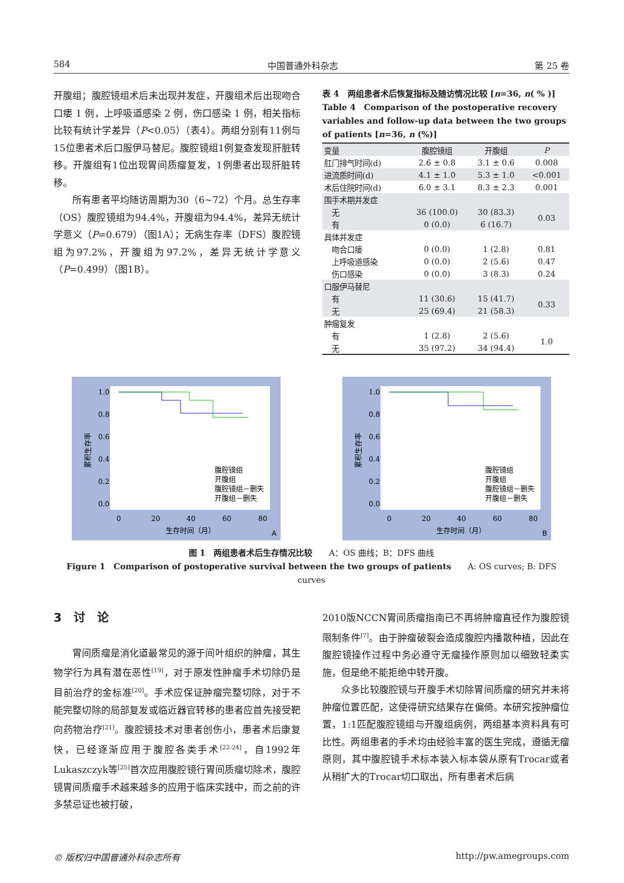584 中国普通外科杂志 第 25 卷
开腹组；腹腔镜组术后未出现并发症，开腹组术后出现吻合口瘘 1 例，上呼吸道感染 2 例，伤口感染 1 例，相关指标比较有统计学差异（P<0.05）（表4）。两组分别有11例与15位患者术后口服伊马替尼。腹腔镜组1例复查发现肝脏转移。开腹组有1位出现胃间质瘤复发，1例患者出现肝脏转移。
所有患者平均随访周期为30（6~72）个月。总生存率（OS）腹腔镜组为94.4%，开腹组为94.4%，差异无统计学意义（P=0.679）（图1A）；无病生存率（DFS）腹腔镜组为97.2%，开腹组为97.2%，差异无统计学意义（P=0.499）（图1B）。
表 4　两组患者术后恢复指标及随访情况比较 [n=36, n( % )]
Table 4　Comparison of the postoperative recovery variables and follow-up data between the two groups of patients [n=36, n (%)]
| 变量 | 腹腔镜组 | 开腹组 | P |
| --- | --- | --- | --- |
| 肛门排气时间(d) | 2.6 ± 0.8 | 3.1 ± 0.6 | 0.008 |
| 进流质时间(d) | 4.1 ± 1.0 | 5.3 ± 1.0 | <0.001 |
| 术后住院时间(d) | 6.0 ± 3.1 | 8.3 ± 2.3 | 0.001 |
| 围手术期并发症 | | | |
| 无 | 36 (100.0) | 30 (83.3) | 0.03 |
| 有 | 0 (0.0) | 6 (16.7) | |
| 具体并发症 | | | |
| 吻合口瘘 | 0 (0.0) | 1 (2.8) | 0.81 |
| 上呼吸道感染 | 0 (0.0) | 2 (5.6) | 0.47 |
| 伤口感染 | 0 (0.0) | 3 (8.3) | 0.24 |
| 口服伊马替尼 | | | |
| 有 | 11 (30.6) | 15 (41.7) | 0.33 |
| 无 | 25 (69.4) | 21 (58.3) | |
| 肿瘤复发 | | | |
| 有 | 1 (2.8) | 2 (5.6) | 1.0 |
| 无 | 35 (97.2) | 34 (94.4) | |
1.0
0.8
0.6
0.4
0.2
0.0
0
20
40
60
80
生存时间（月）
A
累积生存率
腹腔镜组
开腹组
腹腔镜组－删失
开腹组－删失
1.0
0.8
0.6
0.4
0.2
0.0
0
20
40
60
80
生存时间（月）
B
累积生存率
腹腔镜组
开腹组
腹腔镜组－删失
开腹组－删失
图 1　两组患者术后生存情况比较　　A：OS 曲线；B：DFS 曲线
Figure 1　Comparison of postoperative survival between the two groups of patients　　A: OS curves; B: DFS curves
3　讨　论
胃间质瘤是消化道最常见的源于间叶组织的肿瘤，其生物学行为具有潜在恶性<sup>[19]</sup>，对于原发性肿瘤手术切除仍是目前治疗的金标准<sup>[20]</sup>。手术应保证肿瘤完整切除，对于不能完整切除的局部复发或临近器官转移的患者应首先接受靶向药物治疗<sup>[21]</sup>。腹腔镜技术对患者创伤小，患者术后康复快，已经逐渐应用于腹腔各类手术<sup>[22-24]</sup>，自1992年Lukaszczyk等<sup>[25]</sup>首次应用腹腔镜行胃间质瘤切除术，腹腔镜胃间质瘤手术越来越多的应用于临床实践中，而之前的许多禁忌证也被打破，
2010版NCCN胃间质瘤指南已不再将肿瘤直径作为腹腔镜限制条件<sup>[7]</sup>。由于肿瘤破裂会造成腹腔内播散种植，因此在腹腔镜操作过程中务必遵守无瘤操作原则加以细致轻柔实施，但是绝不能拒绝中转开腹。
众多比较腹腔镜与开腹手术切除胃间质瘤的研究并未将肿瘤位置匹配，这使得研究结果存在偏倚。本研究按肿瘤位置，1:1匹配腹腔镜组与开腹组病例，两组基本资料具有可比性。两组患者的手术均由经验丰富的医生完成，遵循无瘤原则，其中腹腔镜手术标本装入标本袋从原有Trocar或者从稍扩大的Trocar切口取出，所有患者术后病
© 版权归中国普通外科杂志所有 http://pw.amegroups.com